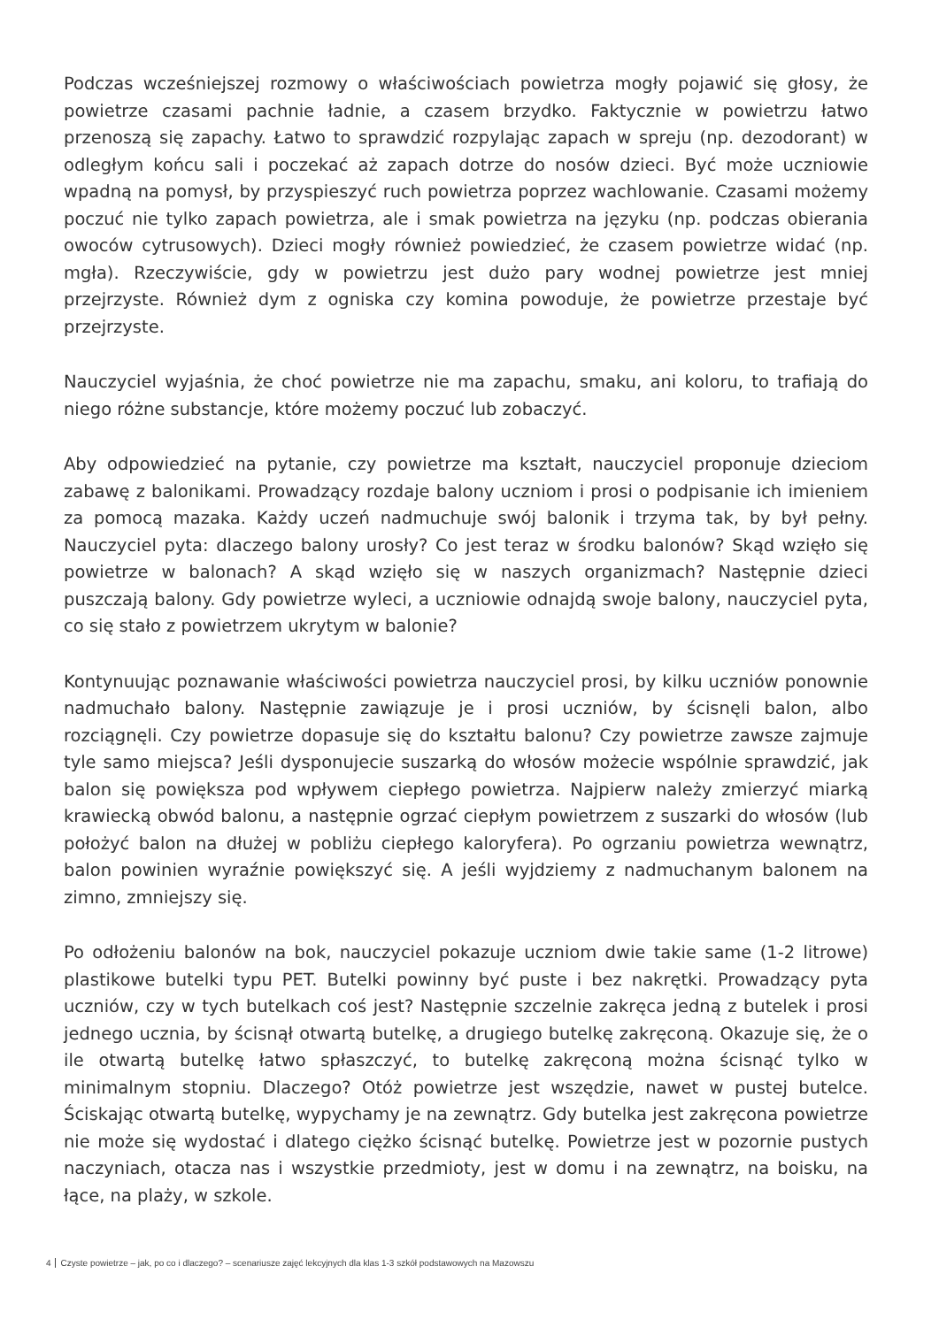Podczas wcześniejszej rozmowy o właściwościach powietrza mogły pojawić się głosy, że powietrze czasami pachnie ładnie, a czasem brzydko. Faktycznie w powietrzu łatwo przenoszą się zapachy. Łatwo to sprawdzić rozpylając zapach w spreju (np. dezodorant) w odległym końcu sali i poczekać aż zapach dotrze do nosów dzieci. Być może uczniowie wpadną na pomysł, by przyspieszyć ruch powietrza poprzez wachlowanie. Czasami możemy poczuć nie tylko zapach powietrza, ale i smak powietrza na języku (np. podczas obierania owoców cytrusowych). Dzieci mogły również powiedzieć, że czasem powietrze widać (np. mgła). Rzeczywiście, gdy w powietrzu jest dużo pary wodnej powietrze jest mniej przejrzyste. Również dym z ogniska czy komina powoduje, że powietrze przestaje być przejrzyste.
Nauczyciel wyjaśnia, że choć powietrze nie ma zapachu, smaku, ani koloru, to trafiają do niego różne substancje, które możemy poczuć lub zobaczyć.
Aby odpowiedzieć na pytanie, czy powietrze ma kształt, nauczyciel proponuje dzieciom zabawę z balonikami. Prowadzący rozdaje balony uczniom i prosi o podpisanie ich imieniem za pomocą mazaka. Każdy uczeń nadmuchuje swój balonik i trzyma tak, by był pełny. Nauczyciel pyta: dlaczego balony urosły? Co jest teraz w środku balonów? Skąd wzięło się powietrze w balonach? A skąd wzięło się w naszych organizmach? Następnie dzieci puszczają balony. Gdy powietrze wyleci, a uczniowie odnajdą swoje balony, nauczyciel pyta, co się stało z powietrzem ukrytym w balonie?
Kontynuując poznawanie właściwości powietrza nauczyciel prosi, by kilku uczniów ponownie nadmuchało balony. Następnie zawiązuje je i prosi uczniów, by ścisnęli balon, albo rozciągnęli. Czy powietrze dopasuje się do kształtu balonu? Czy powietrze zawsze zajmuje tyle samo miejsca? Jeśli dysponujecie suszarką do włosów możecie wspólnie sprawdzić, jak balon się powiększa pod wpływem ciepłego powietrza. Najpierw należy zmierzyć miarką krawiecką obwód balonu, a następnie ogrzać ciepłym powietrzem z suszarki do włosów (lub położyć balon na dłużej w pobliżu ciepłego kaloryfera). Po ogrzaniu powietrza wewnątrz, balon powinien wyraźnie powiększyć się. A jeśli wyjdziemy z nadmuchanym balonem na zimno, zmniejszy się.
Po odłożeniu balonów na bok, nauczyciel pokazuje uczniom dwie takie same (1-2 litrowe) plastikowe butelki typu PET. Butelki powinny być puste i bez nakrętki. Prowadzący pyta uczniów, czy w tych butelkach coś jest? Następnie szczelnie zakręca jedną z butelek i prosi jednego ucznia, by ścisnął otwartą butelkę, a drugiego butelkę zakręconą. Okazuje się, że o ile otwartą butelkę łatwo spłaszczyć, to butelkę zakręconą można ścisnąć tylko w minimalnym stopniu. Dlaczego? Otóż powietrze jest wszędzie, nawet w pustej butelce. Ściskając otwartą butelkę, wypychamy je na zewnątrz. Gdy butelka jest zakręcona powietrze nie może się wydostać i dlatego ciężko ścisnąć butelkę. Powietrze jest w pozornie pustych naczyniach, otacza nas i wszystkie przedmioty, jest w domu i na zewnątrz, na boisku, na łące, na plaży, w szkole.
4 Czyste powietrze – jak, po co i dlaczego? – scenariusze zajęć lekcyjnych dla klas 1-3 szkół podstawowych na Mazowszu